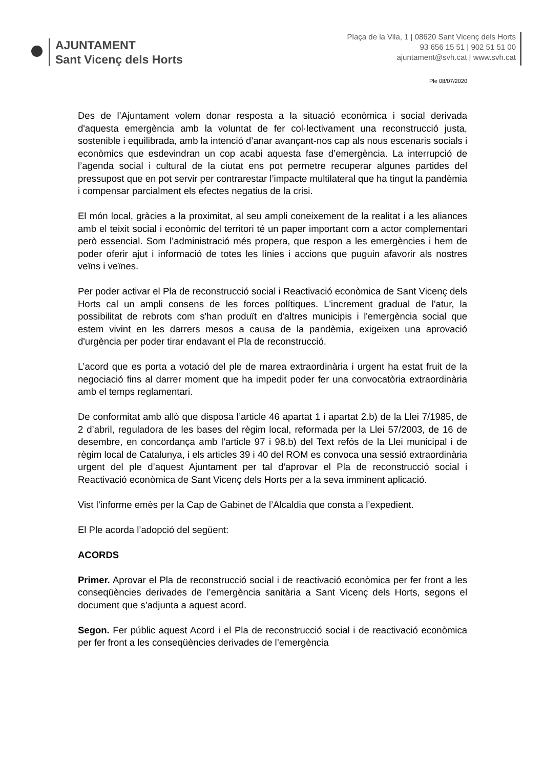AJUNTAMENT
Sant Vicenç dels Horts
Plaça de la Vila, 1 | 08620 Sant Vicenç dels Horts
93 656 15 51 | 902 51 51 00
ajuntament@svh.cat | www.svh.cat
Ple 08/07/2020
Des de l’Ajuntament volem donar resposta a la situació econòmica i social derivada d'aquesta emergència amb la voluntat de fer col·lectivament una reconstrucció justa, sostenible i equilibrada, amb la intenció d’anar avançant-nos cap als nous escenaris socials i econòmics que esdevindran un cop acabi aquesta fase d’emergència. La interrupció de l’agenda social i cultural de la ciutat ens pot permetre recuperar algunes partides del pressupost que en pot servir per contrarestar l’impacte multilateral que ha tingut la pandèmia i compensar parcialment els efectes negatius de la crisi.
El món local, gràcies a la proximitat, al seu ampli coneixement de la realitat i a les aliances amb el teixit social i econòmic del territori té un paper important com a actor complementari però essencial. Som l’administració més propera, que respon a les emergències i hem de poder oferir ajut i informació de totes les línies i accions que puguin afavorir als nostres veïns i veïnes.
Per poder activar el Pla de reconstrucció social i Reactivació econòmica de Sant Vicenç dels Horts cal un ampli consens de les forces polítiques. L'increment gradual de l'atur, la possibilitat de rebrots com s'han produït en d'altres municipis i l'emergència social que estem vivint en les darrers mesos a causa de la pandèmia, exigeixen una aprovació d'urgència per poder tirar endavant el Pla de reconstrucció.
L’acord que es porta a votació del ple de marea extraordinària i urgent ha estat fruit de la negociació fins al darrer moment que ha impedit poder fer una convocatòria extraordinària amb el temps reglamentari.
De conformitat amb allò que disposa l’article 46 apartat 1 i apartat 2.b) de la Llei 7/1985, de 2 d’abril, reguladora de les bases del règim local, reformada per la Llei 57/2003, de 16 de desembre, en concordança amb l’article 97 i 98.b) del Text refós de la Llei municipal i de règim local de Catalunya, i els articles 39 i 40 del ROM es convoca una sessió extraordinària urgent del ple d’aquest Ajuntament per tal d’aprovar el Pla de reconstrucció social i Reactivació econòmica de Sant Vicenç dels Horts per a la seva imminent aplicació.
Vist l’informe emès per la Cap de Gabinet de l’Alcaldia que consta a l’expedient.
El Ple acorda l’adopció del següent:
ACORDS
Primer. Aprovar el Pla de reconstrucció social i de reactivació econòmica per fer front a les conseqüències derivades de l’emergència sanitària a Sant Vicenç dels Horts, segons el document que s’adjunta a aquest acord.
Segon. Fer públic aquest Acord i el Pla de reconstrucció social i de reactivació econòmica per fer front a les conseqüències derivades de l’emergència